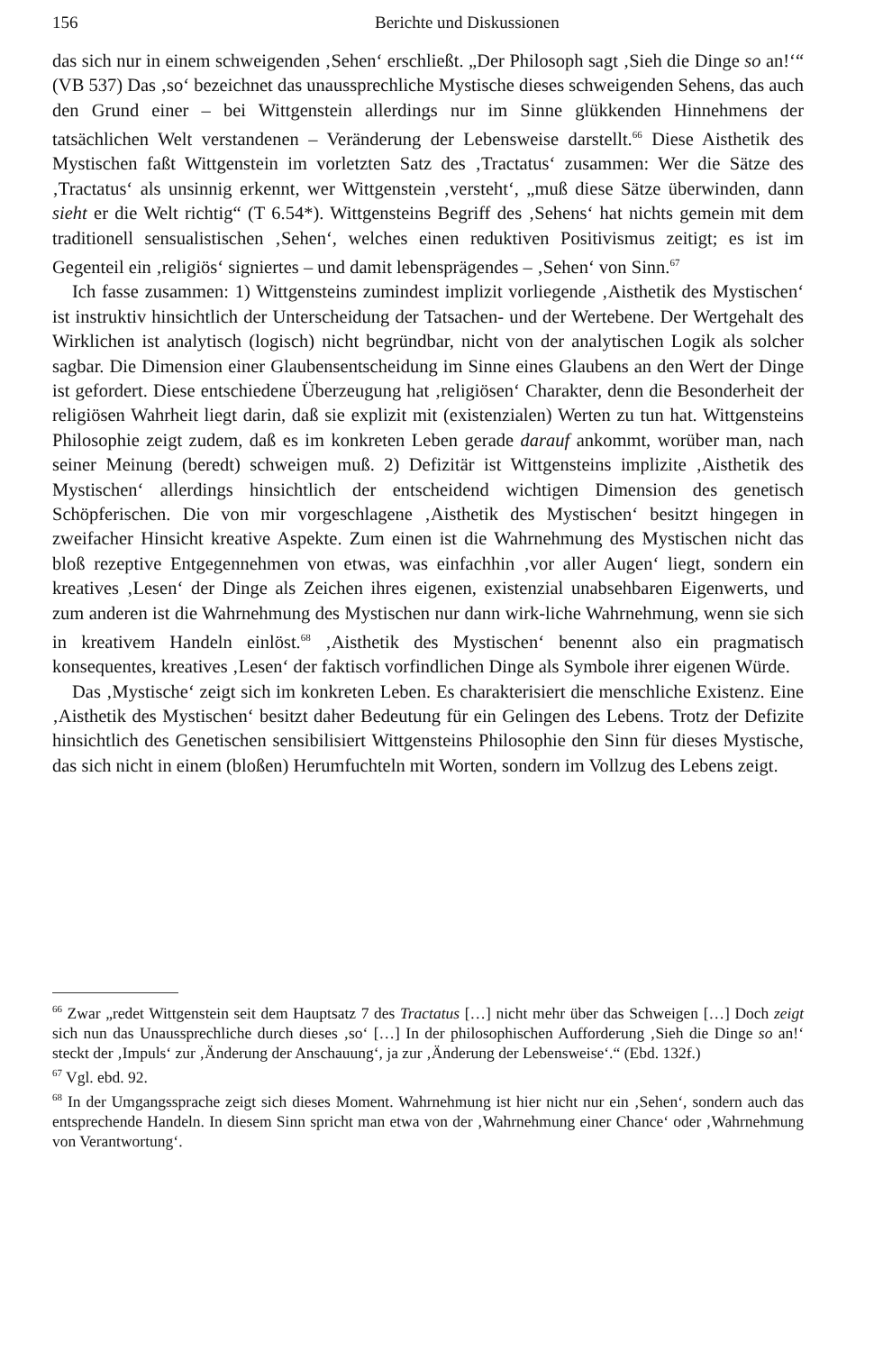156 Berichte und Diskussionen
das sich nur in einem schweigenden ‚Sehen‘ erschließt. „Der Philosoph sagt ‚Sieh die Dinge so an!‘“ (VB 537) Das ‚so‘ bezeichnet das unaussprechliche Mystische dieses schweigenden Sehens, das auch den Grund einer – bei Wittgenstein allerdings nur im Sinne glükkenden Hinnehmens der tatsächlichen Welt verstandenen – Veränderung der Lebensweise darstellt.<sup>66</sup> Diese Aisthetik des Mystischen faßt Wittgenstein im vorletzten Satz des ‚Tractatus‘ zusammen: Wer die Sätze des ‚Tractatus‘ als unsinnig erkennt, wer Wittgenstein ‚versteht‘, „muß diese Sätze überwinden, dann sieht er die Welt richtig“ (T 6.54*). Wittgensteins Begriff des ‚Sehens‘ hat nichts gemein mit dem traditionell sensualistischen ‚Sehen‘, welches einen reduktiven Positivismus zeitigt; es ist im Gegenteil ein ‚religiös‘ signiertes – und damit lebensprägendes – ‚Sehen‘ von Sinn.<sup>67</sup>
Ich fasse zusammen: 1) Wittgensteins zumindest implizit vorliegende ‚Aisthetik des Mystischen‘ ist instruktiv hinsichtlich der Unterscheidung der Tatsachen- und der Wertebene. Der Wertgehalt des Wirklichen ist analytisch (logisch) nicht begründbar, nicht von der analytischen Logik als solcher sagbar. Die Dimension einer Glaubensentscheidung im Sinne eines Glaubens an den Wert der Dinge ist gefordert. Diese entschiedene Überzeugung hat ‚religiösen‘ Charakter, denn die Besonderheit der religiösen Wahrheit liegt darin, daß sie explizit mit (existenzialen) Werten zu tun hat. Wittgensteins Philosophie zeigt zudem, daß es im konkreten Leben gerade darauf ankommt, worüber man, nach seiner Meinung (beredt) schweigen muß. 2) Defizitär ist Wittgensteins implizite ‚Aisthetik des Mystischen‘ allerdings hinsichtlich der entscheidend wichtigen Dimension des genetisch Schöpferischen. Die von mir vorgeschlagene ‚Aisthetik des Mystischen‘ besitzt hingegen in zweifacher Hinsicht kreative Aspekte. Zum einen ist die Wahrnehmung des Mystischen nicht das bloß rezeptive Entgegennehmen von etwas, was einfachhin ‚vor aller Augen‘ liegt, sondern ein kreatives ‚Lesen‘ der Dinge als Zeichen ihres eigenen, existenzial unabsehbaren Eigenwerts, und zum anderen ist die Wahrnehmung des Mystischen nur dann wirk-liche Wahrnehmung, wenn sie sich in kreativem Handeln einlöst.<sup>68</sup> ‚Aisthetik des Mystischen‘ benennt also ein pragmatisch konsequentes, kreatives ‚Lesen‘ der faktisch vorfindlichen Dinge als Symbole ihrer eigenen Würde.
Das ‚Mystische‘ zeigt sich im konkreten Leben. Es charakterisiert die menschliche Existenz. Eine ‚Aisthetik des Mystischen‘ besitzt daher Bedeutung für ein Gelingen des Lebens. Trotz der Defizite hinsichtlich des Genetischen sensibilisiert Wittgensteins Philosophie den Sinn für dieses Mystische, das sich nicht in einem (bloßen) Herumfuchteln mit Worten, sondern im Vollzug des Lebens zeigt.
<sup>66</sup> Zwar „redet Wittgenstein seit dem Hauptsatz 7 des Tractatus […] nicht mehr über das Schweigen […] Doch zeigt sich nun das Unaussprechliche durch dieses ‚so‘ […] In der philosophischen Aufforderung ‚Sieh die Dinge so an!‘ steckt der ‚Impuls‘ zur ‚Änderung der Anschauung‘, ja zur ‚Änderung der Lebensweise‘.“ (Ebd. 132f.)
<sup>67</sup> Vgl. ebd. 92.
<sup>68</sup> In der Umgangssprache zeigt sich dieses Moment. Wahrnehmung ist hier nicht nur ein ‚Sehen‘, sondern auch das entsprechende Handeln. In diesem Sinn spricht man etwa von der ‚Wahrnehmung einer Chance‘ oder ‚Wahrnehmung von Verantwortung‘.